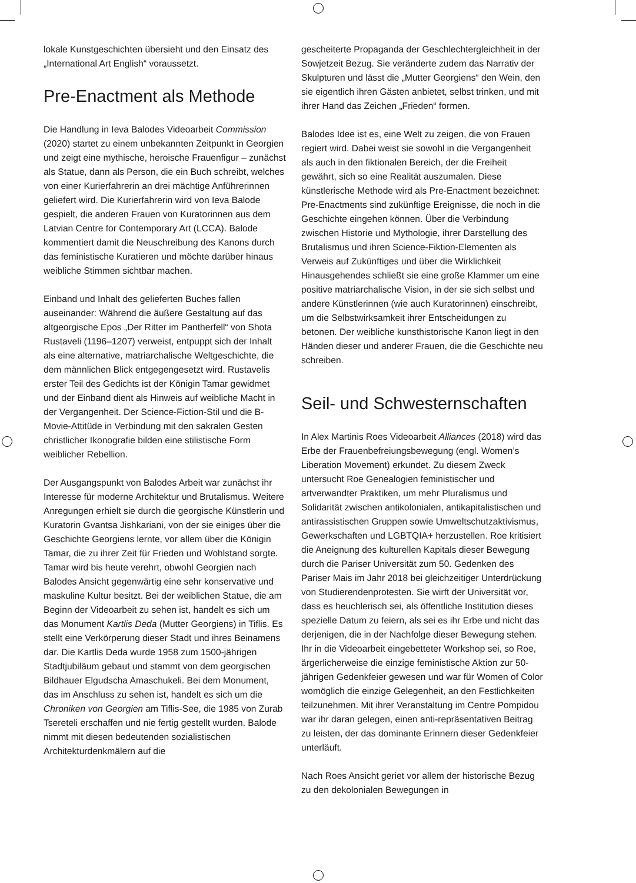lokale Kunstgeschichten übersieht und den Einsatz des „International Art English“ voraussetzt.
Pre-Enactment als Methode
Die Handlung in Ieva Balodes Videoarbeit Commission (2020) startet zu einem unbekannten Zeitpunkt in Georgien und zeigt eine mythische, heroische Frauenfigur – zunächst als Statue, dann als Person, die ein Buch schreibt, welches von einer Kurierfahrerin an drei mächtige Anführerinnen geliefert wird. Die Kurierfahrerin wird von Ieva Balode gespielt, die anderen Frauen von Kuratorinnen aus dem Latvian Centre for Contemporary Art (LCCA). Balode kommentiert damit die Neuschreibung des Kanons durch das feministische Kuratieren und möchte darüber hinaus weibliche Stimmen sichtbar machen.
Einband und Inhalt des gelieferten Buches fallen auseinander: Während die äußere Gestaltung auf das altgeorgische Epos „Der Ritter im Pantherfell“ von Shota Rustaveli (1196–1207) verweist, entpuppt sich der Inhalt als eine alternative, matriarchalische Weltgeschichte, die dem männlichen Blick entgegengesetzt wird. Rustavelis erster Teil des Gedichts ist der Königin Tamar gewidmet und der Einband dient als Hinweis auf weibliche Macht in der Vergangenheit. Der Science-Fiction-Stil und die B-Movie-Attitüde in Verbindung mit den sakralen Gesten christlicher Ikonografie bilden eine stilistische Form weiblicher Rebellion.
Der Ausgangspunkt von Balodes Arbeit war zunächst ihr Interesse für moderne Architektur und Brutalismus. Weitere Anregungen erhielt sie durch die georgische Künstlerin und Kuratorin Gvantsa Jishkariani, von der sie einiges über die Geschichte Georgiens lernte, vor allem über die Königin Tamar, die zu ihrer Zeit für Frieden und Wohlstand sorgte. Tamar wird bis heute verehrt, obwohl Georgien nach Balodes Ansicht gegenwärtig eine sehr konservative und maskuline Kultur besitzt. Bei der weiblichen Statue, die am Beginn der Videoarbeit zu sehen ist, handelt es sich um das Monument Kartlis Deda (Mutter Georgiens) in Tiflis. Es stellt eine Verkörperung dieser Stadt und ihres Beinamens dar. Die Kartlis Deda wurde 1958 zum 1500-jährigen Stadtjubiläum gebaut und stammt von dem georgischen Bildhauer Elgudscha Amaschukeli. Bei dem Monument, das im Anschluss zu sehen ist, handelt es sich um die Chroniken von Georgien am Tiflis-See, die 1985 von Zurab Tsereteli erschaffen und nie fertig gestellt wurden. Balode nimmt mit diesen bedeutenden sozialistischen Architekturdenkmälern auf die
gescheiterte Propaganda der Geschlechtergleichheit in der Sowjetzeit Bezug. Sie veränderte zudem das Narrativ der Skulpturen und lässt die „Mutter Georgiens“ den Wein, den sie eigentlich ihren Gästen anbietet, selbst trinken, und mit ihrer Hand das Zeichen „Frieden“ formen.
Balodes Idee ist es, eine Welt zu zeigen, die von Frauen regiert wird. Dabei weist sie sowohl in die Vergangenheit als auch in den fiktionalen Bereich, der die Freiheit gewährt, sich so eine Realität auszumalen. Diese künstlerische Methode wird als Pre-Enactment bezeichnet: Pre-Enactments sind zukünftige Ereignisse, die noch in die Geschichte eingehen können. Über die Verbindung zwischen Historie und Mythologie, ihrer Darstellung des Brutalismus und ihren Science-Fiktion-Elementen als Verweis auf Zukünftiges und über die Wirklichkeit Hinausgehendes schließt sie eine große Klammer um eine positive matriarchalische Vision, in der sie sich selbst und andere Künstlerinnen (wie auch Kuratorinnen) einschreibt, um die Selbstwirksamkeit ihrer Entscheidungen zu betonen. Der weibliche kunsthistorische Kanon liegt in den Händen dieser und anderer Frauen, die die Geschichte neu schreiben.
Seil- und Schwesternschaften
In Alex Martinis Roes Videoarbeit Alliances (2018) wird das Erbe der Frauenbefreiungsbewegung (engl. Women’s Liberation Movement) erkundet. Zu diesem Zweck untersucht Roe Genealogien feministischer und artverwandter Praktiken, um mehr Pluralismus und Solidarität zwischen antikolonialen, antikapitalistischen und antirassistischen Gruppen sowie Umweltschutzaktivismus, Gewerkschaften und LGBTQIA+ herzustellen. Roe kritisiert die Aneignung des kulturellen Kapitals dieser Bewegung durch die Pariser Universität zum 50. Gedenken des Pariser Mais im Jahr 2018 bei gleichzeitiger Unterdrückung von Studierendenprotesten. Sie wirft der Universität vor, dass es heuchlerisch sei, als öffentliche Institution dieses spezielle Datum zu feiern, als sei es ihr Erbe und nicht das derjenigen, die in der Nachfolge dieser Bewegung stehen. Ihr in die Videoarbeit eingebetteter Workshop sei, so Roe, ärgerlicherweise die einzige feministische Aktion zur 50-jährigen Gedenkfeier gewesen und war für Women of Color womöglich die einzige Gelegenheit, an den Festlichkeiten teilzunehmen. Mit ihrer Veranstaltung im Centre Pompidou war ihr daran gelegen, einen anti-repräsentativen Beitrag zu leisten, der das dominante Erinnern dieser Gedenkfeier unterläuft.
Nach Roes Ansicht geriet vor allem der historische Bezug zu den dekolonialen Bewegungen in